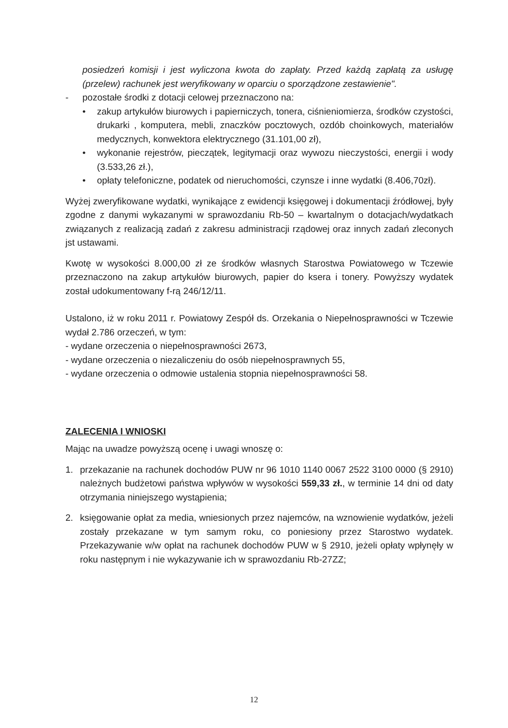posiedzeń komisji i jest wyliczona kwota do zapłaty. Przed każdą zapłatą za usługę (przelew) rachunek jest weryfikowany w oparciu o sporządzone zestawienie".
- pozostałe środki z dotacji celowej przeznaczono na:
• zakup artykułów biurowych i papierniczych, tonera, ciśnieniomierza, środków czystości, drukarki , komputera, mebli, znaczków pocztowych, ozdób choinkowych, materiałów medycznych, konwektora elektrycznego (31.101,00 zł),
• wykonanie rejestrów, pieczątek, legitymacji oraz wywozu nieczystości, energii i wody (3.533,26 zł.),
• opłaty telefoniczne, podatek od nieruchomości, czynsze i inne wydatki (8.406,70zł).
Wyżej zweryfikowane wydatki, wynikające z ewidencji księgowej i dokumentacji źródłowej, były zgodne z danymi wykazanymi w sprawozdaniu Rb-50 – kwartalnym o dotacjach/wydatkach związanych z realizacją zadań z zakresu administracji rządowej oraz innych zadań zleconych jst ustawami.
Kwotę w wysokości 8.000,00 zł ze środków własnych Starostwa Powiatowego w Tczewie przeznaczono na zakup artykułów biurowych, papier do ksera i tonery. Powyższy wydatek został udokumentowany f-rą 246/12/11.
Ustalono, iż w roku 2011 r. Powiatowy Zespół ds. Orzekania o Niepełnosprawności w Tczewie wydał 2.786 orzeczeń, w tym:
- wydane orzeczenia o niepełnosprawności 2673,
- wydane orzeczenia o niezaliczeniu do osób niepełnosprawnych 55,
- wydane orzeczenia o odmowie ustalenia stopnia niepełnosprawności 58.
ZALECENIA I WNIOSKI
Mając na uwadze powyższą ocenę i uwagi wnoszę o:
1. przekazanie na rachunek dochodów PUW nr 96 1010 1140 0067 2522 3100 0000 (§ 2910) należnych budżetowi państwa wpływów w wysokości 559,33 zł., w terminie 14 dni od daty otrzymania niniejszego wystąpienia;
2. księgowanie opłat za media, wniesionych przez najemców, na wznowienie wydatków, jeżeli zostały przekazane w tym samym roku, co poniesiony przez Starostwo wydatek. Przekazywanie w/w opłat na rachunek dochodów PUW w § 2910, jeżeli opłaty wpłynęły w roku następnym i nie wykazywanie ich w sprawozdaniu Rb-27ZZ;
12